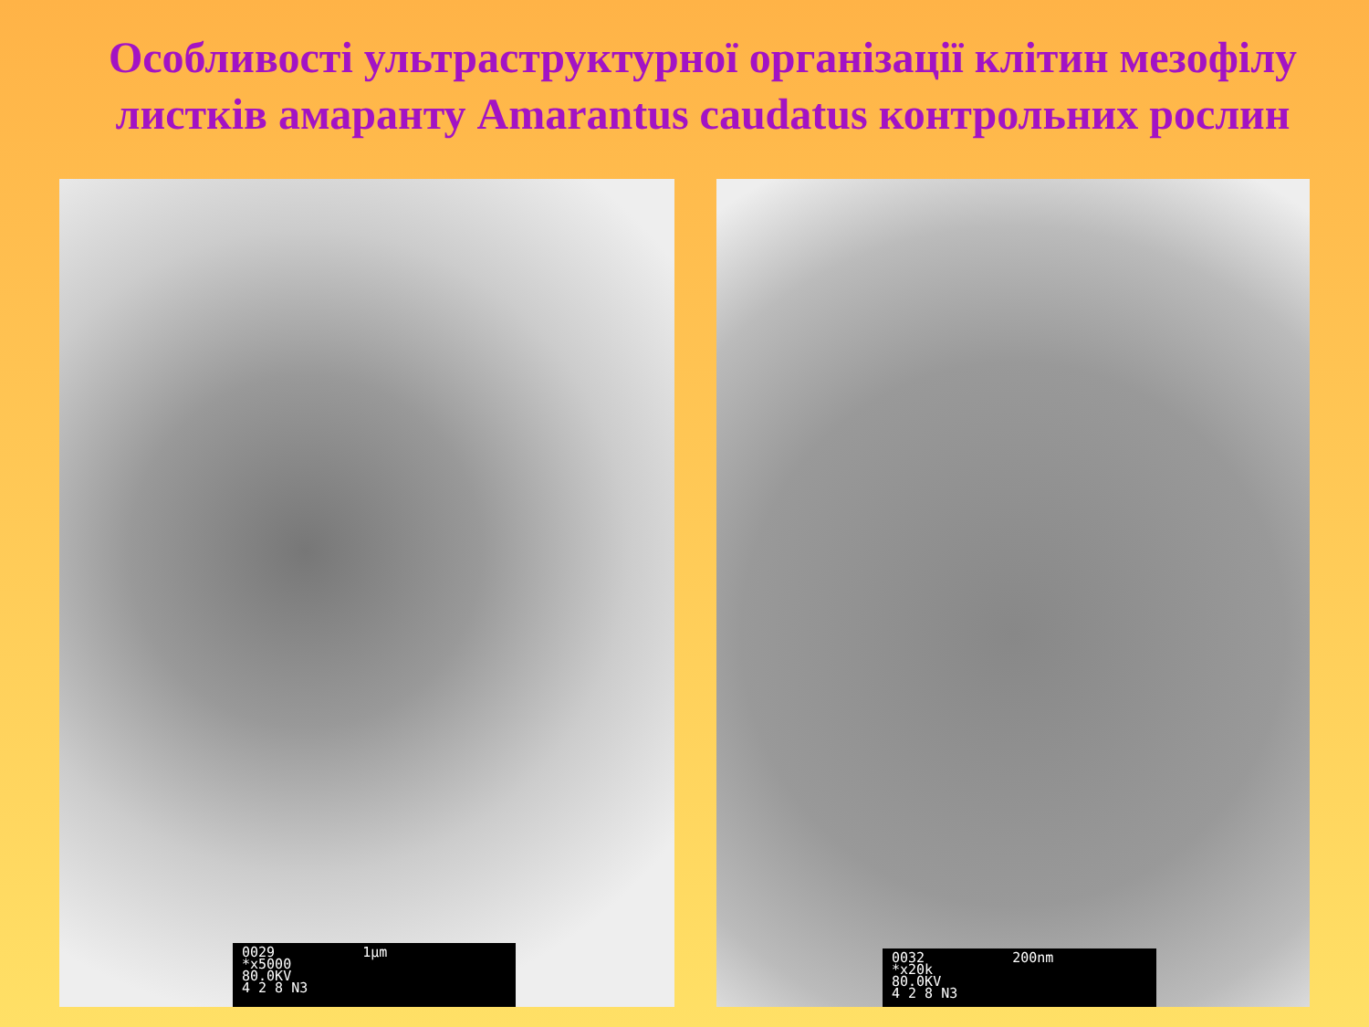Особливості ультраструктурної організації клітин мезофілу листків амаранту Amarantus caudatus контрольних рослин
0029
*x5000
80.0KV
4 2 8 N3
1μm
0032
*x20k
80.0KV
4 2 8 N3
200nm